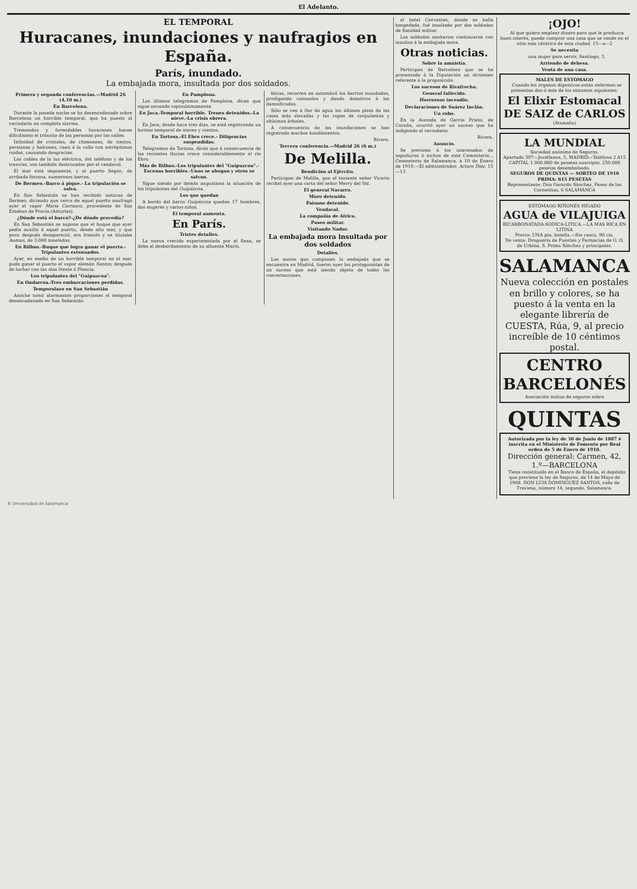El Adelanto.
EL TEMPORAL
Huracanes, inundaciones y naufragios en España.
París, inundado.
La embajada mora, insultada por dos soldados.
Primera y segunda conferencias.—Madrid 26 (4,10 m.)
En Barcelona.
Durante la pasada noche se ha desencadenado sobre Barcelona un horrible temporal, que ha puesto al vecindario en completa alarma.
Tremendos y formidables huracanes hacen dificilísimo el tránsito de las personas por las calles.
Infinidad de cristales, de chimeneas, de tiestos, persianas y balcones, caen á la calle con estrépitosos ruidos, causando desgracias.
Los cables de la luz eléctrica, del teléfono y de los tranvías, son también destrozados por el vendaval.
El mar está imponente, y al puerto llegan, de arribada forzosa, numerosos barcos.
De Bermeo.-Barco á pique.- La tripulación se salva.
En San Sebastián se han recibido noticias de Bermeo, diciendo que cerca de aquel puerto naufragó ayer el vapor María Carrasco, procedente de San Esteban de Pravia (Asturias).
¿Dónde está el barco?-¿De dónde procedía?
En San Sebastián se supone que el buque que ayer pedía auxilio á aquel puerto, desde alta mar, y que poco después desapareció, era francés y se titulaba Auman, de 3.000 toneladas.
En Bilbao.-Buque que logra ganar el puerto.-Tripulantes extenuados.
Ayer, en medio de un horrible temporal en el mar, pudo ganar el puerto el vapor alemán Santos, después de luchar con las olas frente á Plencia.
Los tripulantes del "Guipuzcoa".
En Ondarroa.-Tres embarcaciones perdidas.
Temporalazo en San Sebastián
Anoche tomó alarmantes proporciones el temporal desencadenado en San Sebastián.
En Pamplona.
Los últimos telegramas de Pamplona, dicen que sigue nevando copiosísimamente.
En Jaca.-Temporal horrible. Trenes detenidos.-La nieve.-La crisis obrera.
En Jaca, desde hace tres días, se está registrando un furioso temporal de nieves y vientos.
En Tortosa.-El Ebro crece.- Diligencias suspendidas.
Telegramas de Tortosa, dicen que á consecuencia de las recientes lluvias crece considerablemente el río Ebro.
Más de Bilbao.-Los tripulantes del "Guipuzcoa".-Escenas horribles.-Unos se ahogan y otros se salvan.
Sigue siendo por demás angustiosa la situación de los tripulantes del Guipúzcoa.
Los que quedan
A bordo del barco Guipúzcoa quedan 17 hombres, dos mujeres y varios niños.
El temporal aumenta.
En París.
Tristes detalles.
La nueva crecida experimentada por el Sena, se debe al desbordamiento de su afluente Marín.
blicas, recorren en automóvil los barrios inundados, prodigando consuelos y dando donativos á los damnificados.
Sólo se ven á flor de agua los últimos pisos de las casas más elevadas y las copas de corpulentos y altísimos árboles.
A consecuencia de las inundaciones se han registrado muchos hundimientos.
Rivera.
Tercera conferencia.—Madrid 26 (6 m.)
De Melilla.
Bendición al Ejército.
Participan de Melilla, que el teniente señor Vicario recibió ayer una carta del señor Merry del Val.
El general Navarro.
Moro detenido.
Paisano detenido.
Vendaval.
La compañía de Africa.
Paseo militar.
Visitando Nador.
La embajada mora insultada por dos soldados
Detalles.
Los moros que componen la embajada que se encuentra en Madrid, fueron ayer los protagonistas de un suceso que está siendo objeto de todas las conversaciones.
el hotel Cervantes, donde se halla hospedada, fué insultada por dos soldados de Sanidad militar.
Los soldados sanitarios continuaron con insultos á la embajada mora.
Otras noticias.
Sobre la amnistía.
Participan de Barcelona que se ha presentado á la Diputación un dictamen referente á la proposición.
Los sucesos de Rivafrecha.
General fallecido.
Horroroso incendio.
Declaraciones de Suárez Inclán.
Un robo.
En la Avenida de García Prieto, de Coruña, ocurrió ayer un suceso que ha indignado al vecindario.
Rivera.
Anuncio.
Se previene á los interesados de sepulturas ó nichos de este Cementerio... Cementerio de Salamanca, á 10 de Enero de 1910.—El administrador, Arturo Díez. 15—13
¡OJO!
Al que quiera emplear dinero para que le produzca buen interés, puede comprar una casa que se vende en el sitio más céntrico de esta ciudad. 15—a—2
Se necesita
una mujer para servir, Santiago, 3.
Arriendo de dehesa.
Venta de una casa.
MALES DE ESTÓMAGO
Cuando los órganos digestivos están enfermos se presentan dos ó más de los síntomas siguientes.
El Elixir Estomacal DE SAIZ de CARLOS
(Stomalix)
LA MUNDIAL
Sociedad anónima de Seguros.
Apartado 397—Jovellanos, 5, MADRID—Teléfono 2.815
CAPITAL 1.000.000 de pesetas suscripto. 250.000 pesetas desembolsado.
SEGUROS DE QUINTAS — SORTEO DE 1910
PRIMA: 815 PESETAS
Representante: Don Gerardo Sánchez, Paseo de las Carmelitas, 6 SALAMANCA
ESTÓMAGO RIÑONES HIGADO
AGUA de VILAJUIGA
BICARBONATADA-SODICA-LITICA.—LA MAS RICA EN LITINA
Precio: UNA pta. botella.—Sin casco, 90 cts.
De venta: Droguería de Fuentes y Farmacias de G. O. de Urbina, S. Primo Sánchez y principales.
SALAMANCA
Nueva colección en postales en brillo y colores, se ha puesto á la venta en la elegante librería de CUESTA, Rúa, 9, al precio increíble de 10 céntimos postal.
CENTRO BARCELONÉS
Asociación mútua de seguros sobre
QUINTAS
Autorizada por la ley de 30 de Junio de 1887 é inscrita en el Ministerio de Fomento por Real orden de 5 de Enero de 1910.
Dirección general: Carmen, 42, 1.º—BARCELONA
Tiene constituído en el Banco de España, el depósito que previene la ley de Seguros, de 14 de Mayo de 1908. DON LUIS DOMINGUEZ SANTOS, calle de Traviesa, número 14, segundo, Salamanca.
© Universidad de Salamanca